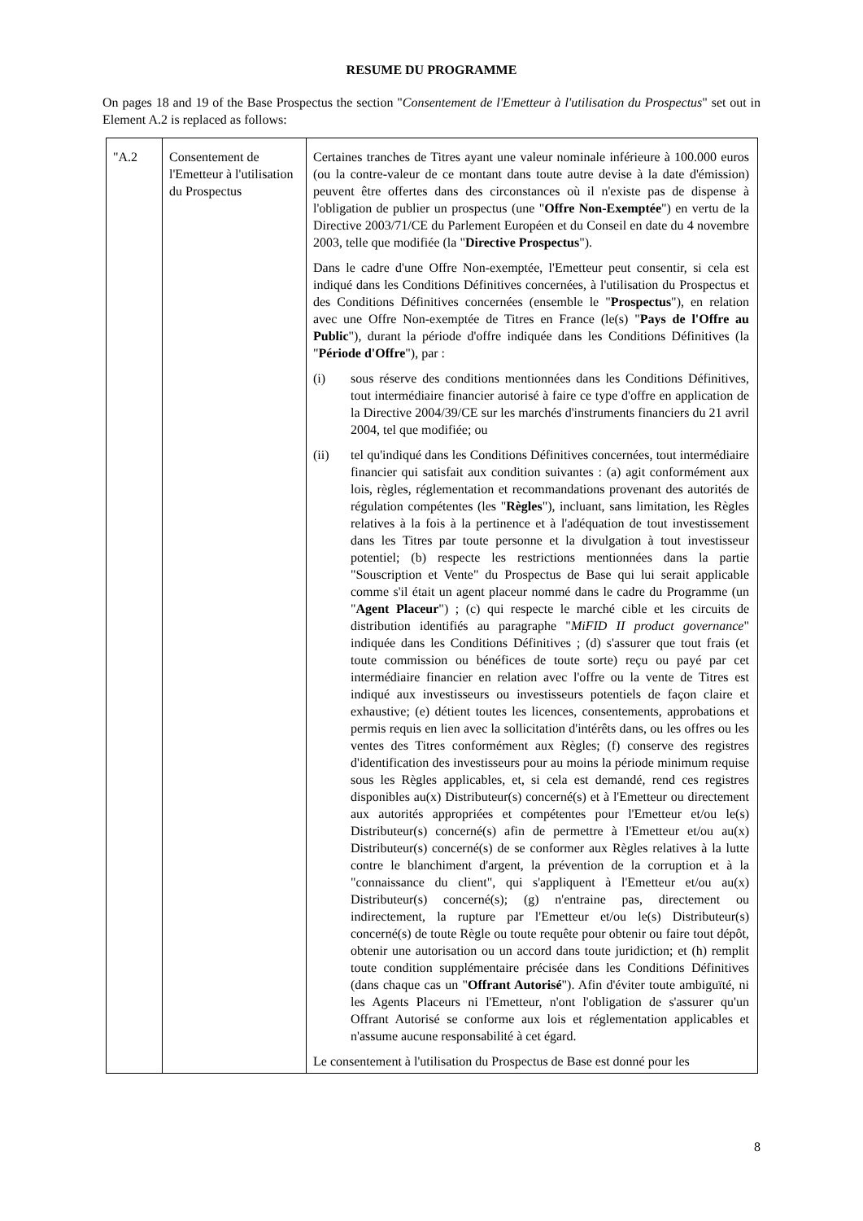RESUME DU PROGRAMME
On pages 18 and 19 of the Base Prospectus the section "Consentement de l'Emetteur à l'utilisation du Prospectus" set out in Element A.2 is replaced as follows:
| "A.2 | Consentement de l'Emetteur à l'utilisation du Prospectus | Certaines tranches de Titres ayant une valeur nominale inférieure à 100.000 euros (ou la contre-valeur de ce montant dans toute autre devise à la date d'émission) peuvent être offertes dans des circonstances où il n'existe pas de dispense à l'obligation de publier un prospectus (une " Offre Non-Exemptée ") en vertu de la Directive 2003/71/CE du Parlement Européen et du Conseil en date du 4 novembre 2003, telle que modifiée (la " Directive Prospectus "). Dans le cadre d'une Offre Non-exemptée, l'Emetteur peut consentir, si cela est indiqué dans les Conditions Définitives concernées, à l'utilisation du Prospectus et des Conditions Définitives concernées (ensemble le " Prospectus "), en relation avec une Offre Non-exemptée de Titres en France (le(s) " Pays de l'Offre au Public "), durant la période d'offre indiquée dans les Conditions Définitives (la " Période d'Offre "), par : (i) sous réserve des conditions mentionnées dans les Conditions Définitives, tout intermédiaire financier autorisé à faire ce type d'offre en application de la Directive 2004/39/CE sur les marchés d'instruments financiers du 21 avril 2004, tel que modifiée; ou (ii) tel qu'indiqué dans les Conditions Définitives concernées, tout intermédiaire financier qui satisfait aux condition suivantes : (a) agit conformément aux lois, règles, réglementation et recommandations provenant des autorités de régulation compétentes (les " Règles "), incluant, sans limitation, les Règles relatives à la fois à la pertinence et à l'adéquation de tout investissement dans les Titres par toute personne et la divulgation à tout investisseur potentiel; (b) respecte les restrictions mentionnées dans la partie "Souscription et Vente" du Prospectus de Base qui lui serait applicable comme s'il était un agent placeur nommé dans le cadre du Programme (un " Agent Placeur ") ; (c) qui respecte le marché cible et les circuits de distribution identifiés au paragraphe " MiFID II product governance " indiquée dans les Conditions Définitives ; (d) s'assurer que tout frais (et toute commission ou bénéfices de toute sorte) reçu ou payé par cet intermédiaire financier en relation avec l'offre ou la vente de Titres est indiqué aux investisseurs ou investisseurs potentiels de façon claire et exhaustive; (e) détient toutes les licences, consentements, approbations et permis requis en lien avec la sollicitation d'intérêts dans, ou les offres ou les ventes des Titres conformément aux Règles; (f) conserve des registres d'identification des investisseurs pour au moins la période minimum requise sous les Règles applicables, et, si cela est demandé, rend ces registres disponibles au(x) Distributeur(s) concerné(s) et à l'Emetteur ou directement aux autorités appropriées et compétentes pour l'Emetteur et/ou le(s) Distributeur(s) concerné(s) afin de permettre à l'Emetteur et/ou au(x) Distributeur(s) concerné(s) de se conformer aux Règles relatives à la lutte contre le blanchiment d'argent, la prévention de la corruption et à la "connaissance du client", qui s'appliquent à l'Emetteur et/ou au(x) Distributeur(s) concerné(s); (g) n'entraine pas, directement ou indirectement, la rupture par l'Emetteur et/ou le(s) Distributeur(s) concerné(s) de toute Règle ou toute requête pour obtenir ou faire tout dépôt, obtenir une autorisation ou un accord dans toute juridiction; et (h) remplit toute condition supplémentaire précisée dans les Conditions Définitives (dans chaque cas un " Offrant Autorisé "). Afin d'éviter toute ambiguïté, ni les Agents Placeurs ni l'Emetteur, n'ont l'obligation de s'assurer qu'un Offrant Autorisé se conforme aux lois et réglementation applicables et n'assume aucune responsabilité à cet égard. Le consentement à l'utilisation du Prospectus de Base est donné pour les |
8